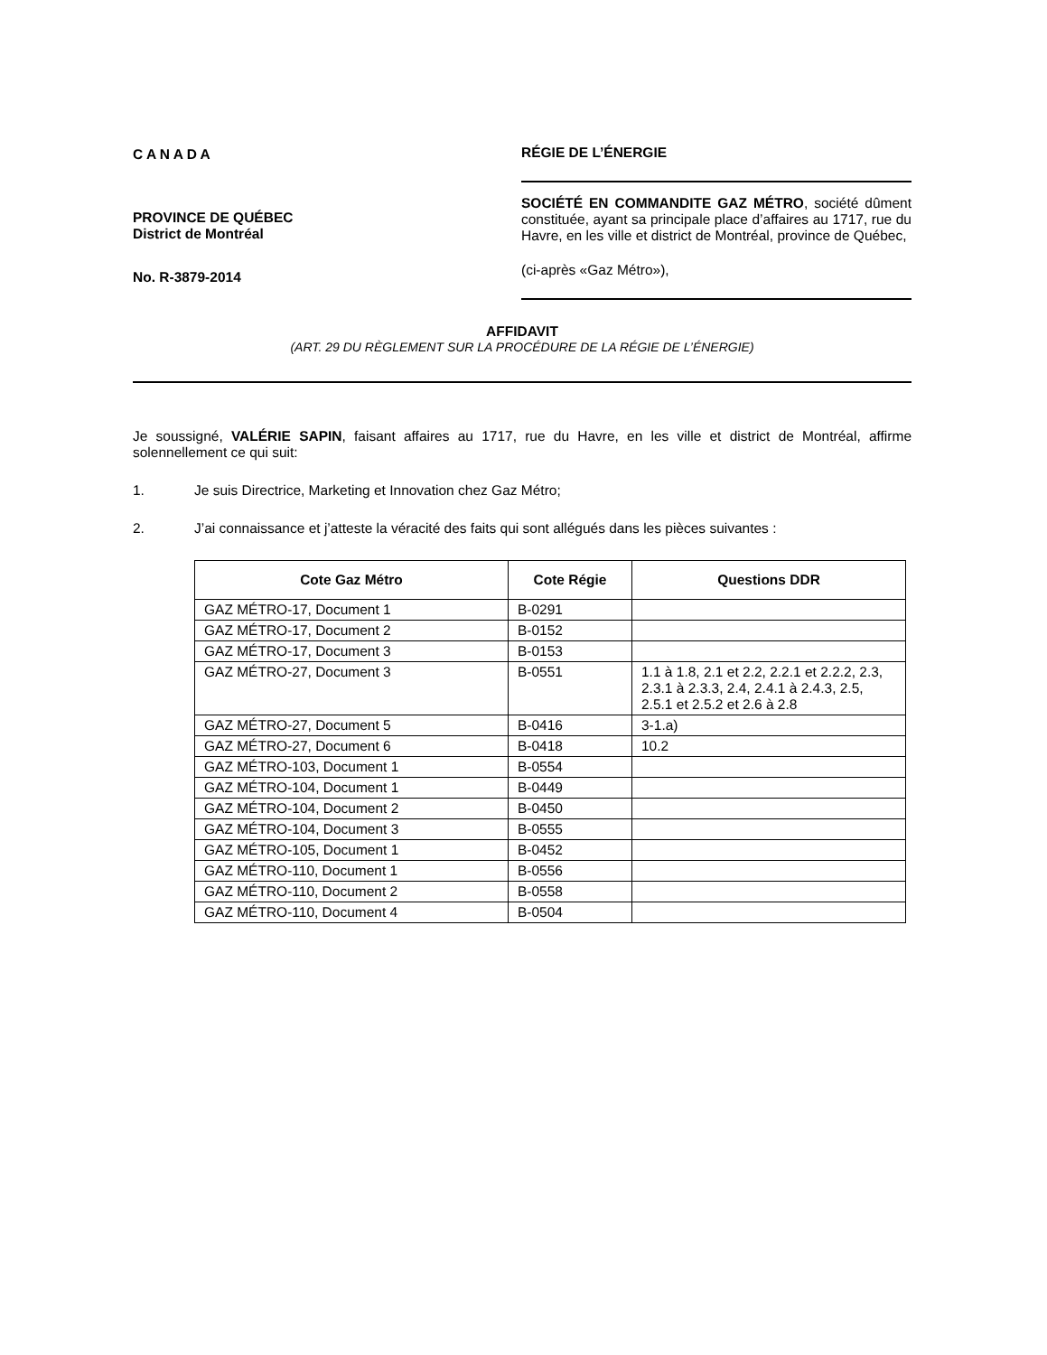C A N A D A
PROVINCE DE QUÉBEC
District de Montréal
No. R-3879-2014
RÉGIE DE L’ÉNERGIE
SOCIÉTÉ EN COMMANDITE GAZ MÉTRO, société dûment constituée, ayant sa principale place d’affaires au 1717, rue du Havre, en les ville et district de Montréal, province de Québec,
(ci-après «Gaz Métro»),
AFFIDAVIT
(ART. 29 DU RÈGLEMENT SUR LA PROCÉDURE DE LA RÉGIE DE L’ÉNERGIE)
Je soussigné, VALÉRIE SAPIN, faisant affaires au 1717, rue du Havre, en les ville et district de Montréal, affirme solennellement ce qui suit:
1. Je suis Directrice, Marketing et Innovation chez Gaz Métro;
2. J’ai connaissance et j’atteste la véracité des faits qui sont allégués dans les pièces suivantes :
| Cote Gaz Métro | Cote Régie | Questions DDR |
| --- | --- | --- |
| GAZ MÉTRO-17, Document 1 | B-0291 | |
| GAZ MÉTRO-17, Document 2 | B-0152 | |
| GAZ MÉTRO-17, Document 3 | B-0153 | |
| GAZ MÉTRO-27, Document 3 | B-0551 | 1.1 à 1.8, 2.1 et 2.2, 2.2.1 et 2.2.2, 2.3, 2.3.1 à 2.3.3, 2.4, 2.4.1 à 2.4.3, 2.5, 2.5.1 et 2.5.2 et 2.6 à 2.8 |
| GAZ MÉTRO-27, Document 5 | B-0416 | 3-1.a) |
| GAZ MÉTRO-27, Document 6 | B-0418 | 10.2 |
| GAZ MÉTRO-103, Document 1 | B-0554 | |
| GAZ MÉTRO-104, Document 1 | B-0449 | |
| GAZ MÉTRO-104, Document 2 | B-0450 | |
| GAZ MÉTRO-104, Document 3 | B-0555 | |
| GAZ MÉTRO-105, Document 1 | B-0452 | |
| GAZ MÉTRO-110, Document 1 | B-0556 | |
| GAZ MÉTRO-110, Document 2 | B-0558 | |
| GAZ MÉTRO-110, Document 4 | B-0504 | |